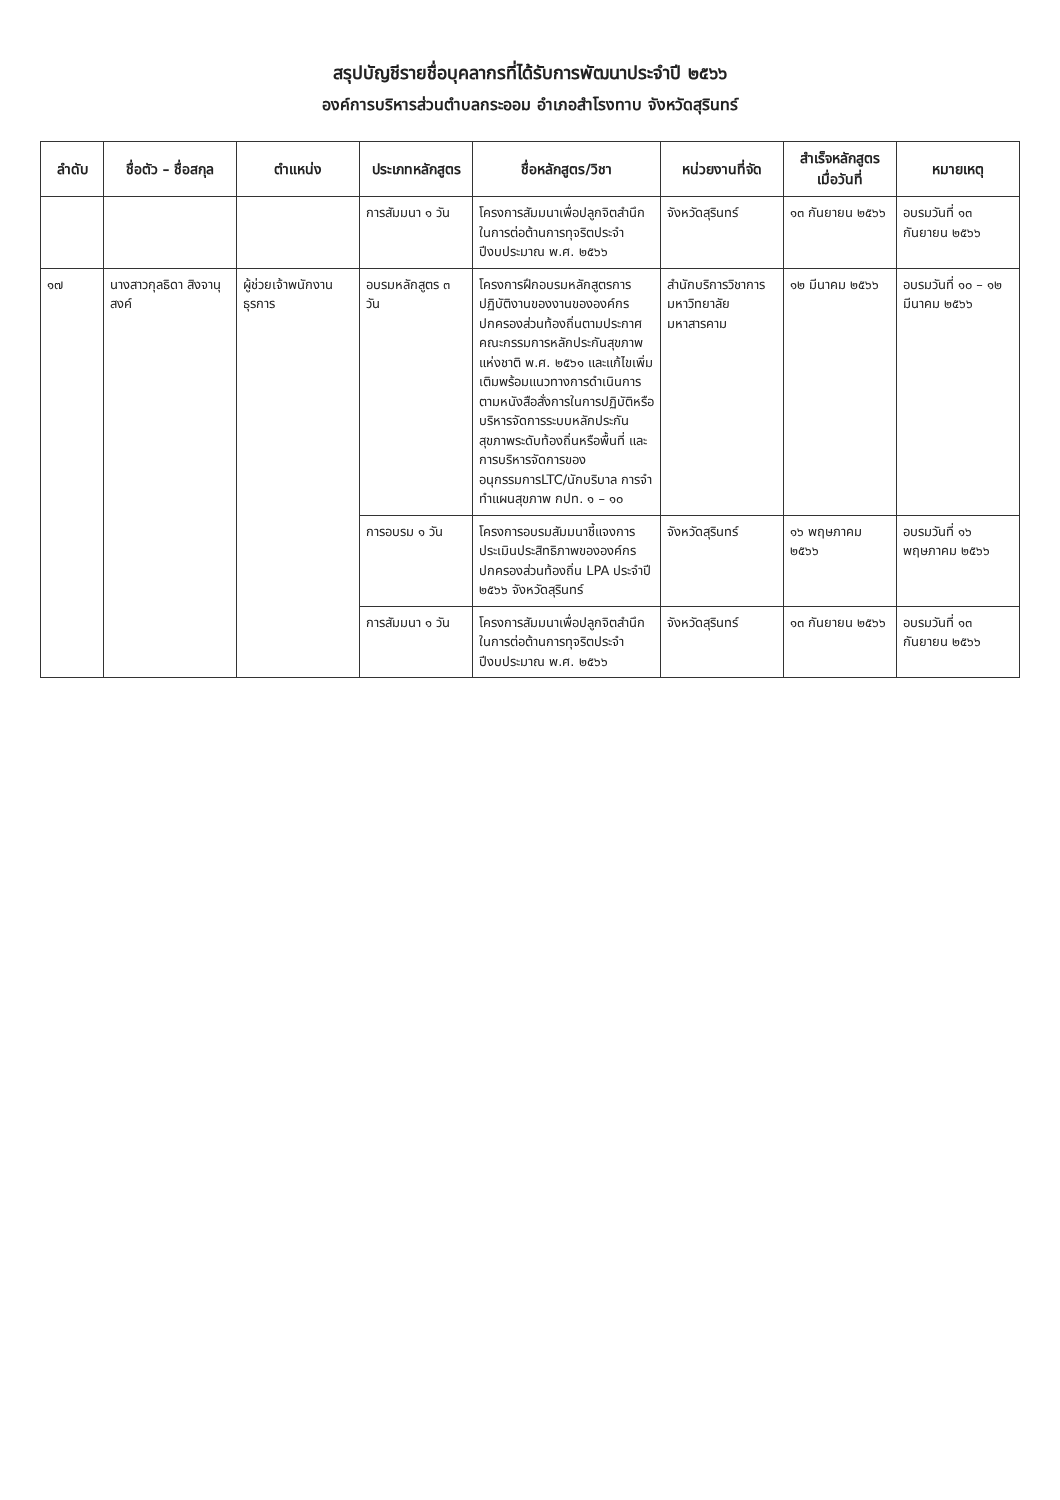สรุปบัญชีรายชื่อบุคลากรที่ได้รับการพัฒนาประจำปี ๒๕๖๖
องค์การบริหารส่วนตำบลกระออม อำเภอสำโรงทาบ จังหวัดสุรินทร์
| ลำดับ | ชื่อตัว – ชื่อสกุล | ตำแหน่ง | ประเภทหลักสูตร | ชื่อหลักสูตร/วิชา | หน่วยงานที่จัด | สำเร็จหลักสูตรเมื่อวันที่ | หมายเหตุ |
| --- | --- | --- | --- | --- | --- | --- | --- |
| | | | การสัมมนา ๑ วัน | โครงการสัมมนาเพื่อปลูกจิตสำนึกในการต่อต้านการทุจริตประจำปีงบประมาณ พ.ศ. ๒๕๖๖ | จังหวัดสุรินทร์ | ๑๓ กันยายน ๒๕๖๖ | อบรมวันที่ ๑๓ กันยายน ๒๕๖๖ |
| ๑๗ | นางสาวกุลธิดา สิงจานุสงค์ | ผู้ช่วยเจ้าพนักงานธุรการ | อบรมหลักสูตร ๓ วัน | โครงการฝึกอบรมหลักสูตรการปฏิบัติงานของงานขององค์กรปกครองส่วนท้องถิ่นตามประกาศคณะกรรมการหลักประกันสุขภาพแห่งชาติ พ.ศ. ๒๕๖๑ และแก้ไขเพิ่มเติมพร้อมแนวทางการดำเนินการตามหนังสือสั่งการในการปฏิบัติหรือบริหารจัดการระบบหลักประกันสุขภาพระดับท้องถิ่นหรือพื้นที่ และการบริหารจัดการของอนุกรรมการLTC/นักบริบาล การจำทำแผนสุขภาพ กปท. ๑ – ๑๐ | สำนักบริการวิชาการ มหาวิทยาลัยมหาสารคาม | ๑๒ มีนาคม ๒๕๖๖ | อบรมวันที่ ๑๐ – ๑๒ มีนาคม ๒๕๖๖ |
| | | | การอบรม ๑ วัน | โครงการอบรมสัมมนาชี้แจงการประเมินประสิทธิภาพขององค์กรปกครองส่วนท้องถิ่น LPA ประจำปี ๒๕๖๖ จังหวัดสุรินทร์ | จังหวัดสุรินทร์ | ๑๖ พฤษภาคม ๒๕๖๖ | อบรมวันที่ ๑๖ พฤษภาคม ๒๕๖๖ |
| | | | การสัมมนา ๑ วัน | โครงการสัมมนาเพื่อปลูกจิตสำนึกในการต่อต้านการทุจริตประจำปีงบประมาณ พ.ศ. ๒๕๖๖ | จังหวัดสุรินทร์ | ๑๓ กันยายน ๒๕๖๖ | อบรมวันที่ ๑๓ กันยายน ๒๕๖๖ |